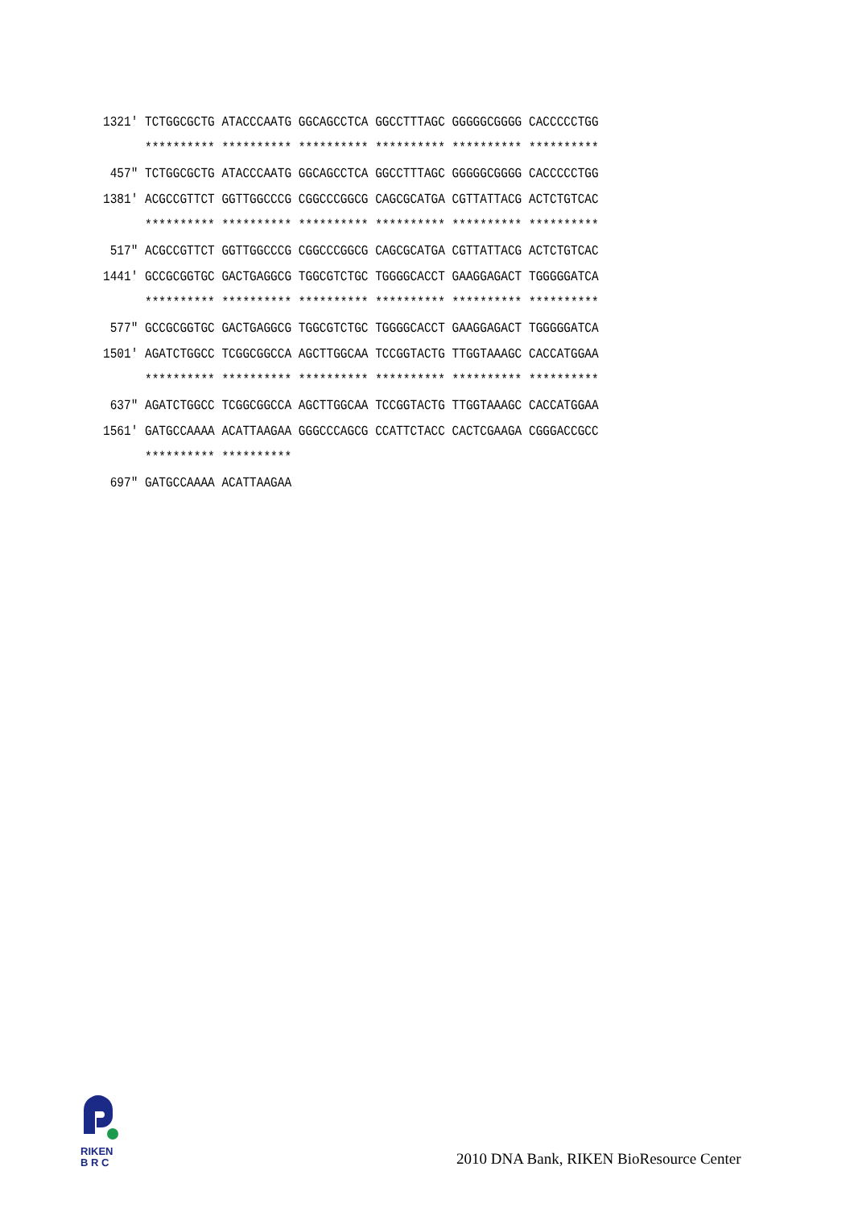1321' TCTGGCGCTG ATACCCAATG GGCAGCCTCA GGCCTTTAGC GGGGGCGGGG CACCCCCTGG
********** ********** ********** ********** ********** **********
457" TCTGGCGCTG ATACCCAATG GGCAGCCTCA GGCCTTTAGC GGGGGCGGGG CACCCCCTGG
1381' ACGCCGTTCT GGTTGGCCCG CGGCCCGGCG CAGCGCATGA CGTTATTACG ACTCTGTCAC
********** ********** ********** ********** ********** **********
517" ACGCCGTTCT GGTTGGCCCG CGGCCCGGCG CAGCGCATGA CGTTATTACG ACTCTGTCAC
1441' GCCGCGGTGC GACTGAGGCG TGGCGTCTGC TGGGGCACCT GAAGGAGACT TGGGGGATCA
********** ********** ********** ********** ********** **********
577" GCCGCGGTGC GACTGAGGCG TGGCGTCTGC TGGGGCACCT GAAGGAGACT TGGGGGATCA
1501' AGATCTGGCC TCGGCGGCCA AGCTTGGCAA TCCGGTACTG TTGGTAAAGC CACCATGGAA
********** ********** ********** ********** ********** **********
637" AGATCTGGCC TCGGCGGCCA AGCTTGGCAA TCCGGTACTG TTGGTAAAGC CACCATGGAA
1561' GATGCCAAAA ACATTAAGAA GGGCCCAGCG CCATTCTACC CACTCGAAGA CGGGACCGCC
********** **********
697" GATGCCAAAA ACATTAAGAA
RIKEN
B R C
2010 DNA Bank, RIKEN BioResource Center